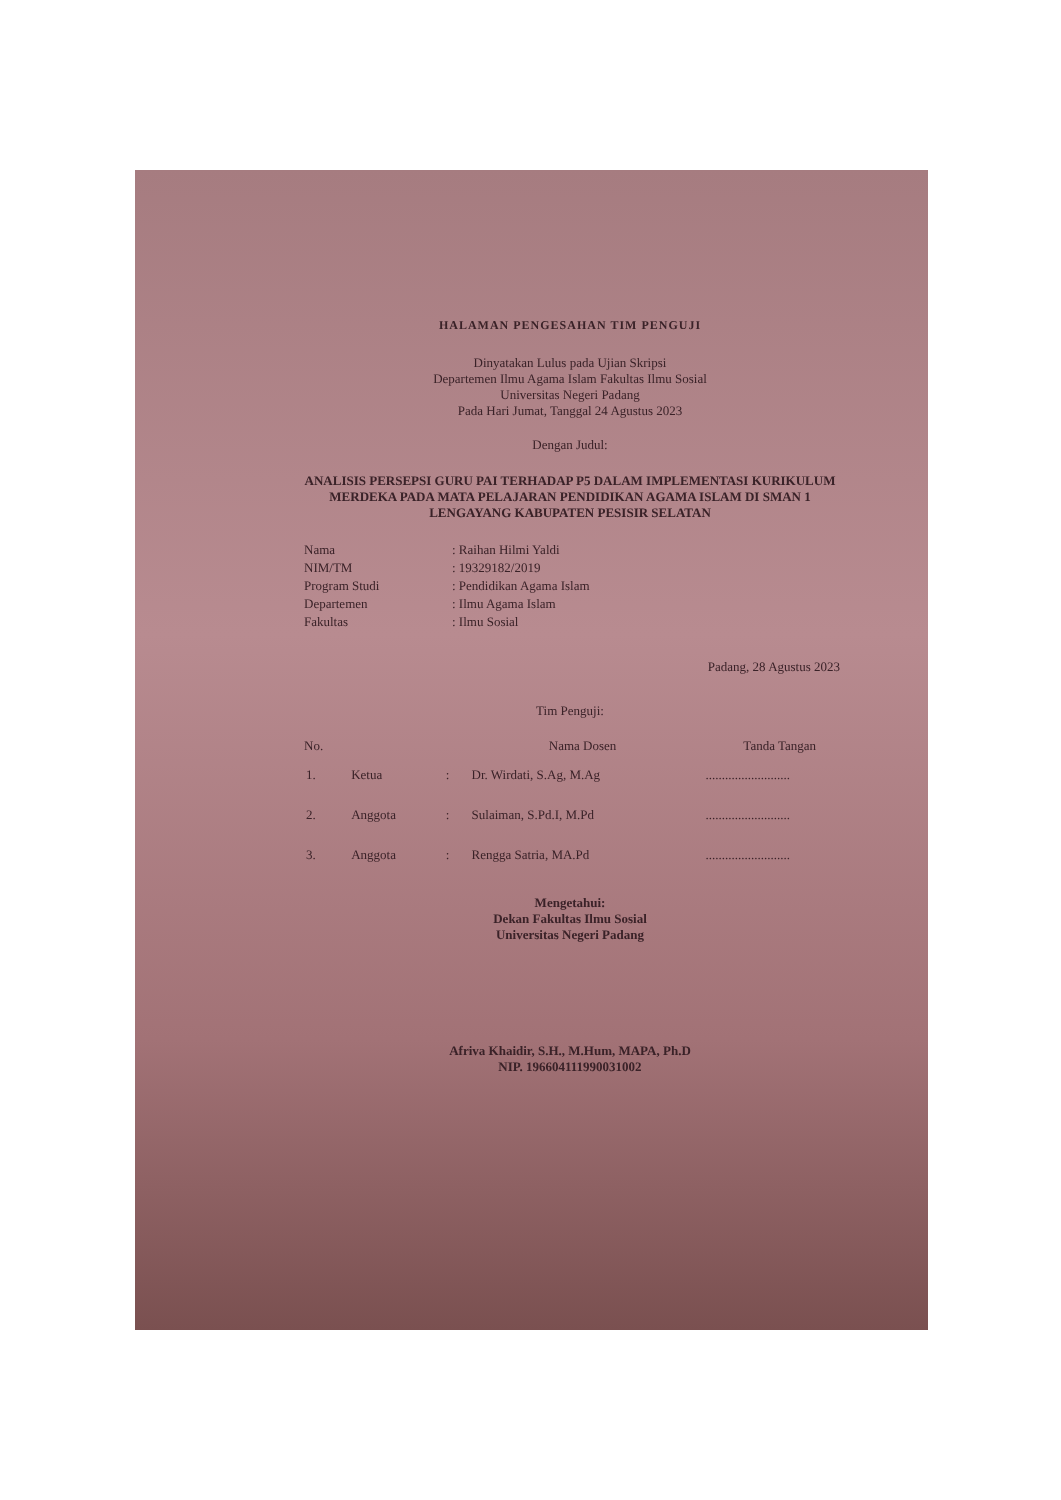HALAMAN PENGESAHAN TIM PENGUJI
Dinyatakan Lulus pada Ujian Skripsi
Departemen Ilmu Agama Islam Fakultas Ilmu Sosial
Universitas Negeri Padang
Pada Hari Jumat, Tanggal 24 Agustus 2023
Dengan Judul:
ANALISIS PERSEPSI GURU PAI TERHADAP P5 DALAM IMPLEMENTASI KURIKULUM MERDEKA PADA MATA PELAJARAN PENDIDIKAN AGAMA ISLAM DI SMAN 1 LENGAYANG KABUPATEN PESISIR SELATAN
| Nama | : Raihan Hilmi Yaldi |
| NIM/TM | : 19329182/2019 |
| Program Studi | : Pendidikan Agama Islam |
| Departemen | : Ilmu Agama Islam |
| Fakultas | : Ilmu Sosial |
Padang, 28 Agustus 2023
Tim Penguji:
| No. | | | Nama Dosen | Tanda Tangan |
| --- | --- | --- | --- | --- |
| 1. | Ketua | : | Dr. Wirdati, S.Ag, M.Ag | .......................... |
| 2. | Anggota | : | Sulaiman, S.Pd.I, M.Pd | .......................... |
| 3. | Anggota | : | Rengga Satria, MA.Pd | .......................... |
Mengetahui:
Dekan Fakultas Ilmu Sosial
Universitas Negeri Padang
Afriva Khaidir, S.H., M.Hum, MAPA, Ph.D
NIP. 196604111990031002